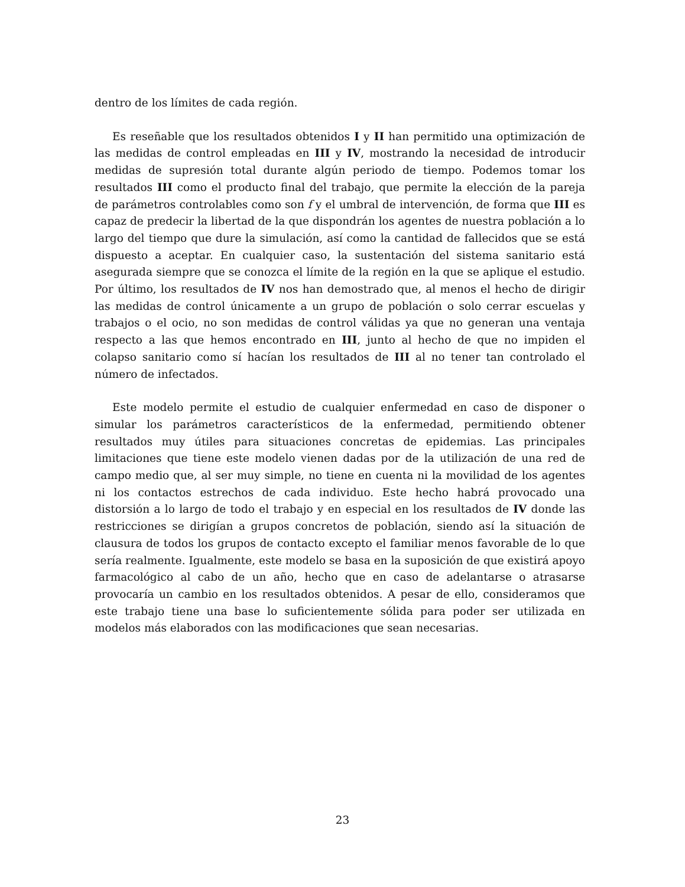dentro de los límites de cada región.
Es reseñable que los resultados obtenidos I y II han permitido una optimización de las medidas de control empleadas en III y IV, mostrando la necesidad de introducir medidas de supresión total durante algún periodo de tiempo. Podemos tomar los resultados III como el producto final del trabajo, que permite la elección de la pareja de parámetros controlables como son f y el umbral de intervención, de forma que III es capaz de predecir la libertad de la que dispondrán los agentes de nuestra población a lo largo del tiempo que dure la simulación, así como la cantidad de fallecidos que se está dispuesto a aceptar. En cualquier caso, la sustentación del sistema sanitario está asegurada siempre que se conozca el límite de la región en la que se aplique el estudio. Por último, los resultados de IV nos han demostrado que, al menos el hecho de dirigir las medidas de control únicamente a un grupo de población o solo cerrar escuelas y trabajos o el ocio, no son medidas de control válidas ya que no generan una ventaja respecto a las que hemos encontrado en III, junto al hecho de que no impiden el colapso sanitario como sí hacían los resultados de III al no tener tan controlado el número de infectados.
Este modelo permite el estudio de cualquier enfermedad en caso de disponer o simular los parámetros característicos de la enfermedad, permitiendo obtener resultados muy útiles para situaciones concretas de epidemias. Las principales limitaciones que tiene este modelo vienen dadas por de la utilización de una red de campo medio que, al ser muy simple, no tiene en cuenta ni la movilidad de los agentes ni los contactos estrechos de cada individuo. Este hecho habrá provocado una distorsión a lo largo de todo el trabajo y en especial en los resultados de IV donde las restricciones se dirigían a grupos concretos de población, siendo así la situación de clausura de todos los grupos de contacto excepto el familiar menos favorable de lo que sería realmente. Igualmente, este modelo se basa en la suposición de que existirá apoyo farmacológico al cabo de un año, hecho que en caso de adelantarse o atrasarse provocaría un cambio en los resultados obtenidos. A pesar de ello, consideramos que este trabajo tiene una base lo suficientemente sólida para poder ser utilizada en modelos más elaborados con las modificaciones que sean necesarias.
23